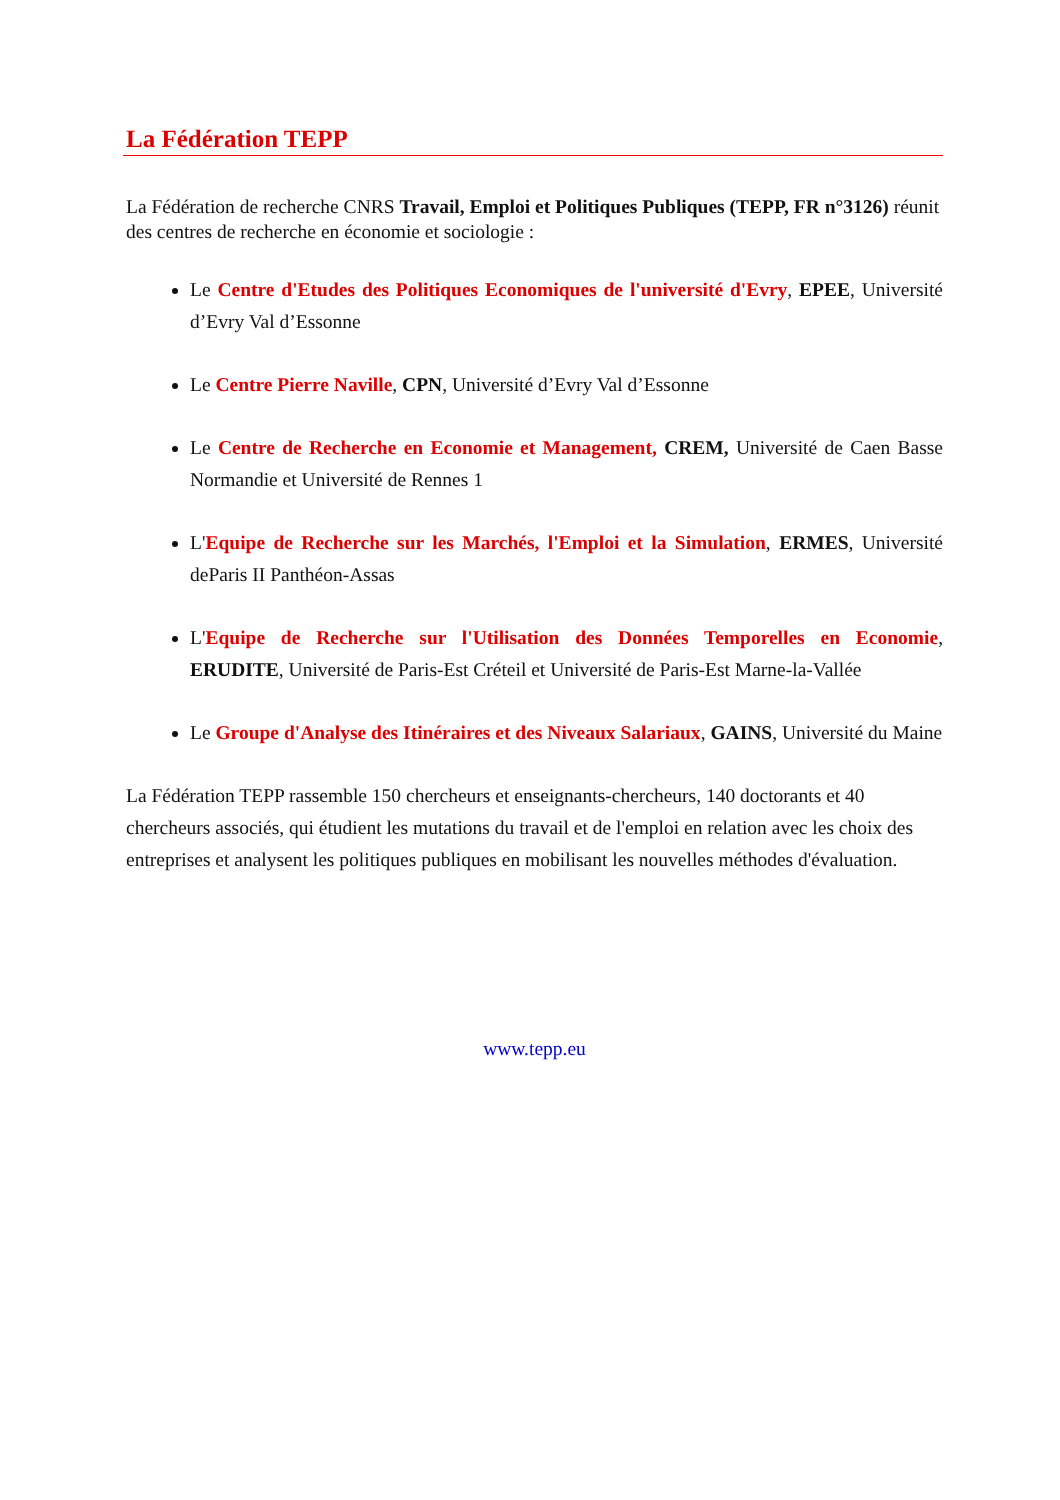La Fédération TEPP
La Fédération de recherche CNRS Travail, Emploi et Politiques Publiques (TEPP, FR n°3126) réunit des centres de recherche en économie et sociologie :
Le Centre d'Etudes des Politiques Economiques de l'université d'Evry, EPEE, Université d’Evry Val d’Essonne
Le Centre Pierre Naville, CPN, Université d’Evry Val d’Essonne
Le Centre de Recherche en Economie et Management, CREM, Université de Caen Basse Normandie et Université de Rennes 1
L'Equipe de Recherche sur les Marchés, l'Emploi et la Simulation, ERMES, Université deParis II Panthéon-Assas
L'Equipe de Recherche sur l'Utilisation des Données Temporelles en Economie, ERUDITE, Université de Paris-Est Créteil et Université de Paris-Est Marne-la-Vallée
Le Groupe d'Analyse des Itinéraires et des Niveaux Salariaux, GAINS, Université du Maine
La Fédération TEPP rassemble 150 chercheurs et enseignants-chercheurs, 140 doctorants et 40 chercheurs associés, qui étudient les mutations du travail et de l'emploi en relation avec les choix des entreprises et analysent les politiques publiques en mobilisant les nouvelles méthodes d'évaluation.
www.tepp.eu